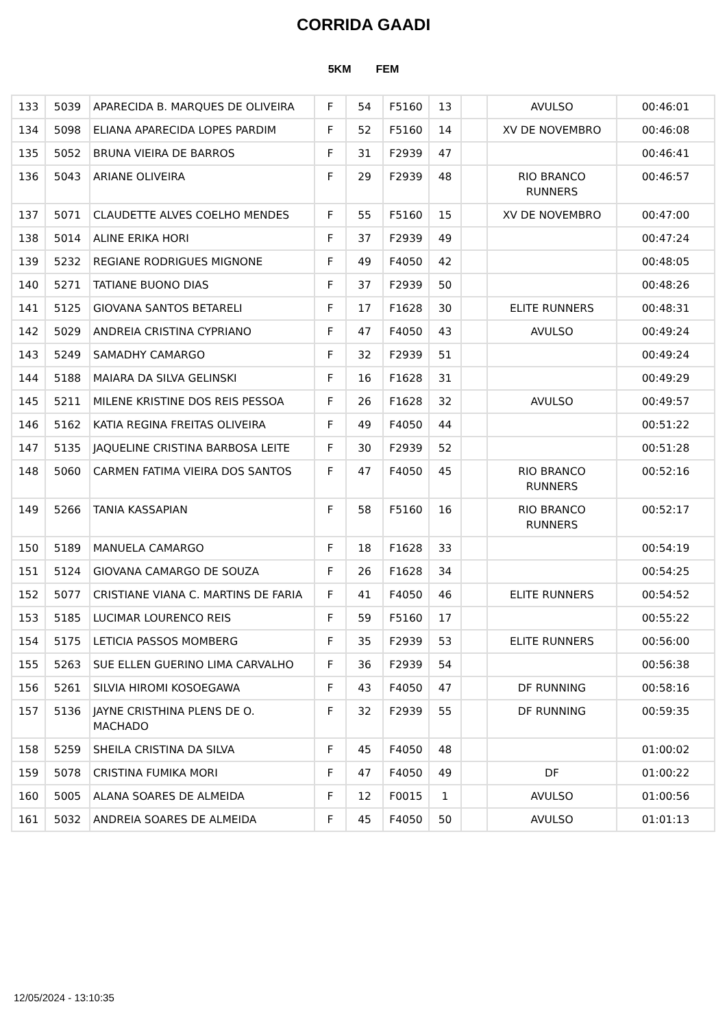CORRIDA GAADI
5KM FEM
| 133 | 5039 | APARECIDA B. MARQUES DE OLIVEIRA | F | 54 | F5160 | 13 | | AVULSO | 00:46:01 |
| 134 | 5098 | ELIANA APARECIDA LOPES PARDIM | F | 52 | F5160 | 14 | | XV DE NOVEMBRO | 00:46:08 |
| 135 | 5052 | BRUNA VIEIRA DE BARROS | F | 31 | F2939 | 47 | | | 00:46:41 |
| 136 | 5043 | ARIANE OLIVEIRA | F | 29 | F2939 | 48 | | RIO BRANCO RUNNERS | 00:46:57 |
| 137 | 5071 | CLAUDETTE ALVES COELHO MENDES | F | 55 | F5160 | 15 | | XV DE NOVEMBRO | 00:47:00 |
| 138 | 5014 | ALINE ERIKA HORI | F | 37 | F2939 | 49 | | | 00:47:24 |
| 139 | 5232 | REGIANE RODRIGUES MIGNONE | F | 49 | F4050 | 42 | | | 00:48:05 |
| 140 | 5271 | TATIANE BUONO DIAS | F | 37 | F2939 | 50 | | | 00:48:26 |
| 141 | 5125 | GIOVANA SANTOS BETARELI | F | 17 | F1628 | 30 | | ELITE RUNNERS | 00:48:31 |
| 142 | 5029 | ANDREIA CRISTINA CYPRIANO | F | 47 | F4050 | 43 | | AVULSO | 00:49:24 |
| 143 | 5249 | SAMADHY CAMARGO | F | 32 | F2939 | 51 | | | 00:49:24 |
| 144 | 5188 | MAIARA DA SILVA GELINSKI | F | 16 | F1628 | 31 | | | 00:49:29 |
| 145 | 5211 | MILENE KRISTINE DOS REIS PESSOA | F | 26 | F1628 | 32 | | AVULSO | 00:49:57 |
| 146 | 5162 | KATIA REGINA FREITAS OLIVEIRA | F | 49 | F4050 | 44 | | | 00:51:22 |
| 147 | 5135 | JAQUELINE CRISTINA BARBOSA LEITE | F | 30 | F2939 | 52 | | | 00:51:28 |
| 148 | 5060 | CARMEN FATIMA VIEIRA DOS SANTOS | F | 47 | F4050 | 45 | | RIO BRANCO RUNNERS | 00:52:16 |
| 149 | 5266 | TANIA KASSAPIAN | F | 58 | F5160 | 16 | | RIO BRANCO RUNNERS | 00:52:17 |
| 150 | 5189 | MANUELA CAMARGO | F | 18 | F1628 | 33 | | | 00:54:19 |
| 151 | 5124 | GIOVANA CAMARGO DE SOUZA | F | 26 | F1628 | 34 | | | 00:54:25 |
| 152 | 5077 | CRISTIANE VIANA C. MARTINS DE FARIA | F | 41 | F4050 | 46 | | ELITE RUNNERS | 00:54:52 |
| 153 | 5185 | LUCIMAR LOURENCO REIS | F | 59 | F5160 | 17 | | | 00:55:22 |
| 154 | 5175 | LETICIA PASSOS MOMBERG | F | 35 | F2939 | 53 | | ELITE RUNNERS | 00:56:00 |
| 155 | 5263 | SUE ELLEN GUERINO LIMA CARVALHO | F | 36 | F2939 | 54 | | | 00:56:38 |
| 156 | 5261 | SILVIA HIROMI KOSOEGAWA | F | 43 | F4050 | 47 | | DF RUNNING | 00:58:16 |
| 157 | 5136 | JAYNE CRISTHINA PLENS DE O. MACHADO | F | 32 | F2939 | 55 | | DF RUNNING | 00:59:35 |
| 158 | 5259 | SHEILA CRISTINA DA SILVA | F | 45 | F4050 | 48 | | | 01:00:02 |
| 159 | 5078 | CRISTINA FUMIKA MORI | F | 47 | F4050 | 49 | | DF | 01:00:22 |
| 160 | 5005 | ALANA SOARES DE ALMEIDA | F | 12 | F0015 | 1 | | AVULSO | 01:00:56 |
| 161 | 5032 | ANDREIA SOARES DE ALMEIDA | F | 45 | F4050 | 50 | | AVULSO | 01:01:13 |
12/05/2024 - 13:10:35